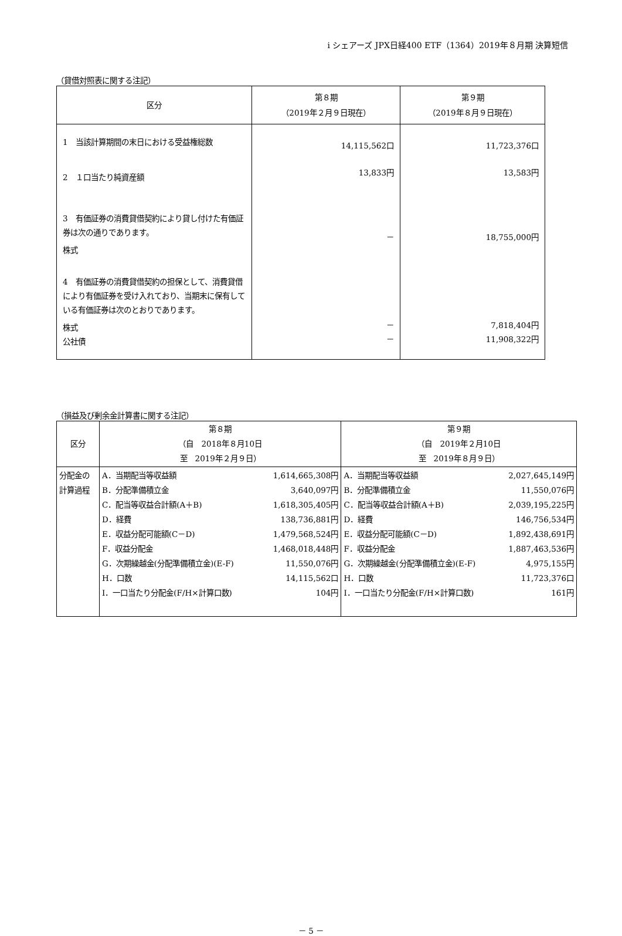i シェアーズ JPX日経400 ETF（1364）2019年８月期 決算短信
（貸借対照表に関する注記）
| 区分 | 第８期 （2019年２月９日現在） | 第９期 （2019年８月９日現在） |
| --- | --- | --- |
| 1 当該計算期間の末日における受益権総数 2 １口当たり純資産額 3 有価証券の消費貸借契約により貸し付けた有価証券は次の通りであります。 株式 4 有価証券の消費貸借契約の担保として、消費貸借により有価証券を受け入れており、当期末に保有している有価証券は次のとおりであります。 株式 公社債 | 14,115,562口 13,833円 － － － | 11,723,376口 13,583円 18,755,000円 7,818,404円 11,908,322円 |
（損益及び剰余金計算書に関する注記）
| 区分 | 第８期 （自 2018年８月10日 至 2019年２月９日） | 第９期 （自 2019年２月10日 至 2019年８月９日） |
| --- | --- | --- |
| 分配金の計算過程 | A．当期配当等収益額 1,614,665,308円 B．分配準備積立金 3,640,097円 C．配当等収益合計額(A＋B) 1,618,305,405円 D．経費 138,736,881円 E．収益分配可能額(C－D) 1,479,568,524円 F．収益分配金 1,468,018,448円 G．次期繰越金(分配準備積立金)(E-F) 11,550,076円 H．口数 14,115,562口 I．一口当たり分配金(F/H×計算口数) 104円 | A．当期配当等収益額 2,027,645,149円 B．分配準備積立金 11,550,076円 C．配当等収益合計額(A＋B) 2,039,195,225円 D．経費 146,756,534円 E．収益分配可能額(C－D) 1,892,438,691円 F．収益分配金 1,887,463,536円 G．次期繰越金(分配準備積立金)(E-F) 4,975,155円 H．口数 11,723,376口 I．一口当たり分配金(F/H×計算口数) 161円 |
－ 5 －